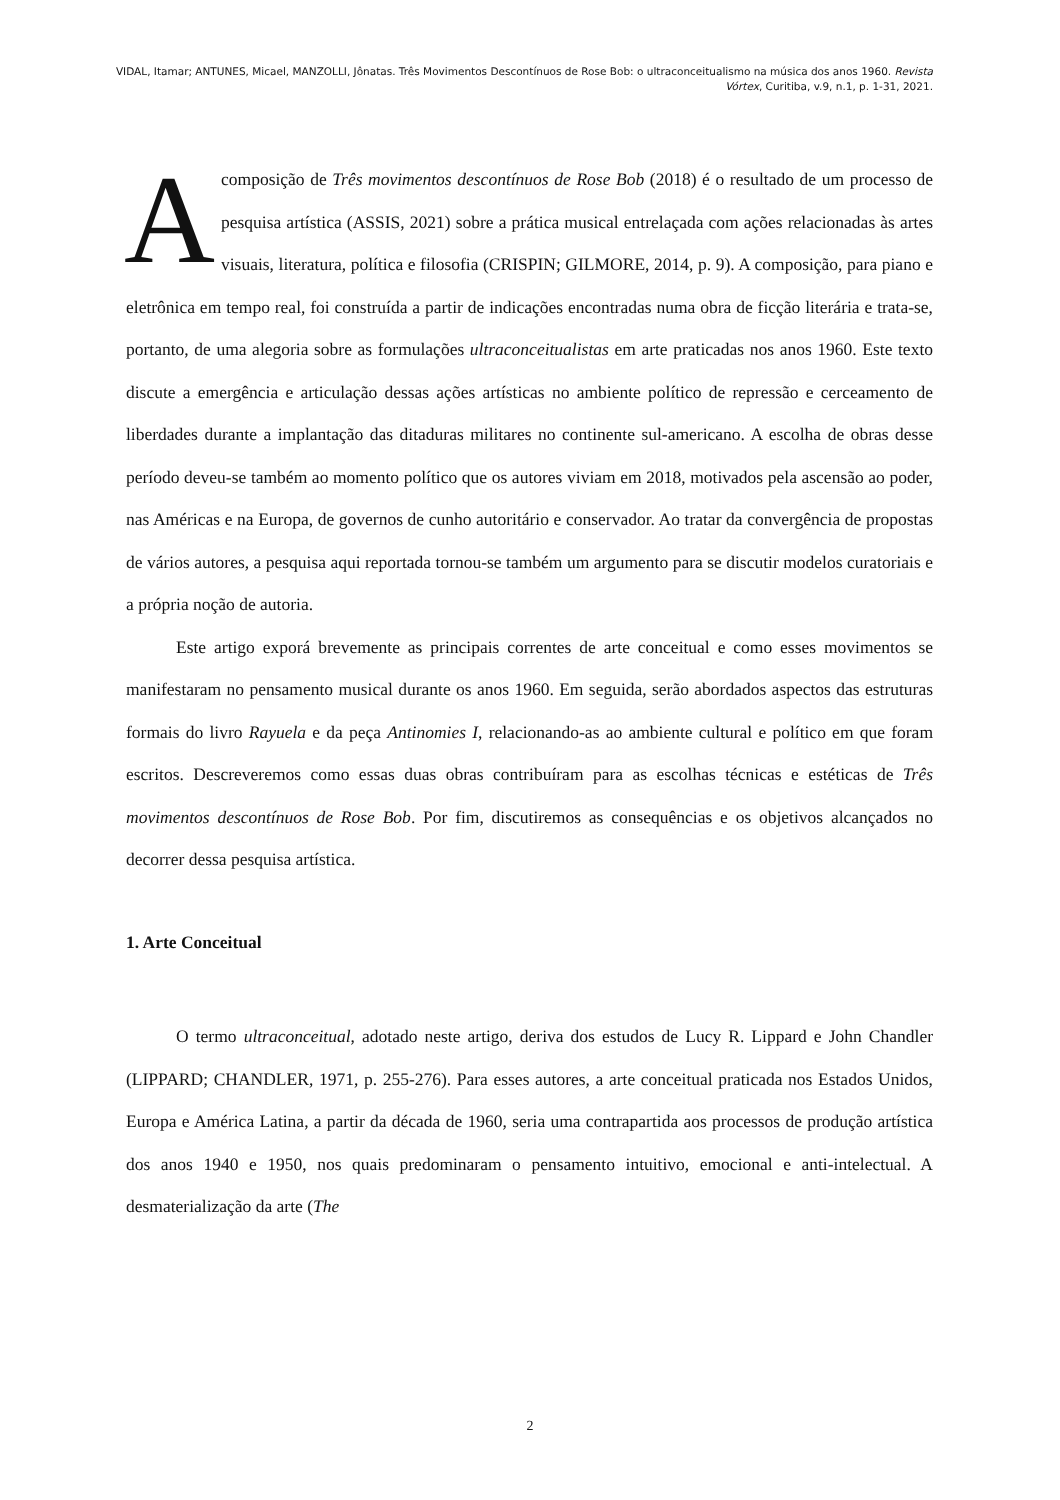VIDAL, Itamar; ANTUNES, Micael, MANZOLLI, Jônatas. Três Movimentos Descontínuos de Rose Bob: o ultraconceitualismo na música dos anos 1960. Revista Vórtex, Curitiba, v.9, n.1, p. 1-31, 2021.
A composição de Três movimentos descontínuos de Rose Bob (2018) é o resultado de um processo de pesquisa artística (ASSIS, 2021) sobre a prática musical entrelaçada com ações relacionadas às artes visuais, literatura, política e filosofia (CRISPIN; GILMORE, 2014, p. 9). A composição, para piano e eletrônica em tempo real, foi construída a partir de indicações encontradas numa obra de ficção literária e trata-se, portanto, de uma alegoria sobre as formulações ultraconceitualistas em arte praticadas nos anos 1960. Este texto discute a emergência e articulação dessas ações artísticas no ambiente político de repressão e cerceamento de liberdades durante a implantação das ditaduras militares no continente sul-americano. A escolha de obras desse período deveu-se também ao momento político que os autores viviam em 2018, motivados pela ascensão ao poder, nas Américas e na Europa, de governos de cunho autoritário e conservador. Ao tratar da convergência de propostas de vários autores, a pesquisa aqui reportada tornou-se também um argumento para se discutir modelos curatoriais e a própria noção de autoria.
Este artigo exporá brevemente as principais correntes de arte conceitual e como esses movimentos se manifestaram no pensamento musical durante os anos 1960. Em seguida, serão abordados aspectos das estruturas formais do livro Rayuela e da peça Antinomies I, relacionando-as ao ambiente cultural e político em que foram escritos. Descreveremos como essas duas obras contribuíram para as escolhas técnicas e estéticas de Três movimentos descontínuos de Rose Bob. Por fim, discutiremos as consequências e os objetivos alcançados no decorrer dessa pesquisa artística.
1. Arte Conceitual
O termo ultraconceitual, adotado neste artigo, deriva dos estudos de Lucy R. Lippard e John Chandler (LIPPARD; CHANDLER, 1971, p. 255-276). Para esses autores, a arte conceitual praticada nos Estados Unidos, Europa e América Latina, a partir da década de 1960, seria uma contrapartida aos processos de produção artística dos anos 1940 e 1950, nos quais predominaram o pensamento intuitivo, emocional e anti-intelectual. A desmaterialização da arte (The
2